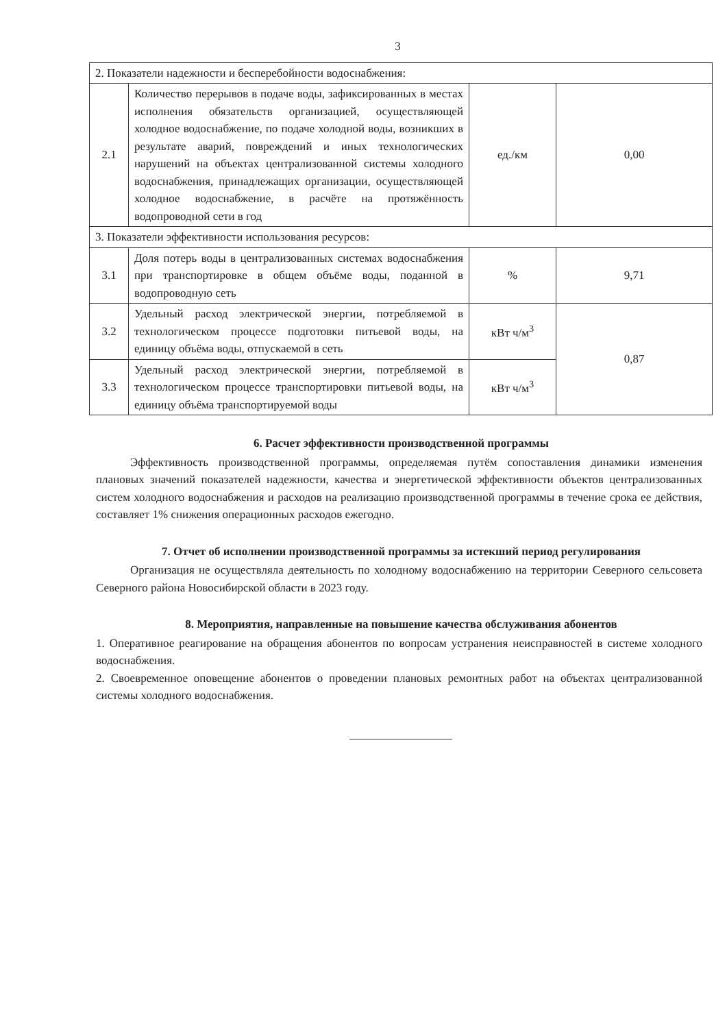3
| 2. Показатели надежности и бесперебойности водоснабжения: | | | |
| 2.1 | Количество перерывов в подаче воды, зафиксированных в местах исполнения обязательств организацией, осуществляющей холодное водоснабжение, по подаче холодной воды, возникших в результате аварий, повреждений и иных технологических нарушений на объектах централизованной системы холодного водоснабжения, принадлежащих организации, осуществляющей холодное водоснабжение, в расчёте на протяжённость водопроводной сети в год | ед./км | 0,00 |
| 3. Показатели эффективности использования ресурсов: | | | |
| 3.1 | Доля потерь воды в централизованных системах водоснабжения при транспортировке в общем объёме воды, поданной в водопроводную сеть | % | 9,71 |
| 3.2 | Удельный расход электрической энергии, потребляемой в технологическом процессе подготовки питьевой воды, на единицу объёма воды, отпускаемой в сеть | кВт ч/м<sup>3</sup> | 0,87 |
| 3.3 | Удельный расход электрической энергии, потребляемой в технологическом процессе транспортировки питьевой воды, на единицу объёма транспортируемой воды | кВт ч/м<sup>3</sup> | |
6. Расчет эффективности производственной программы
Эффективность производственной программы, определяемая путём сопоставления динамики изменения плановых значений показателей надежности, качества и энергетической эффективности объектов централизованных систем холодного водоснабжения и расходов на реализацию производственной программы в течение срока ее действия, составляет 1% снижения операционных расходов ежегодно.
7. Отчет об исполнении производственной программы за истекший период регулирования
Организация не осуществляла деятельность по холодному водоснабжению на территории Северного сельсовета Северного района Новосибирской области в 2023 году.
8. Мероприятия, направленные на повышение качества обслуживания абонентов
1. Оперативное реагирование на обращения абонентов по вопросам устранения неисправностей в системе холодного водоснабжения.
2. Своевременное оповещение абонентов о проведении плановых ремонтных работ на объектах централизованной системы холодного водоснабжения.